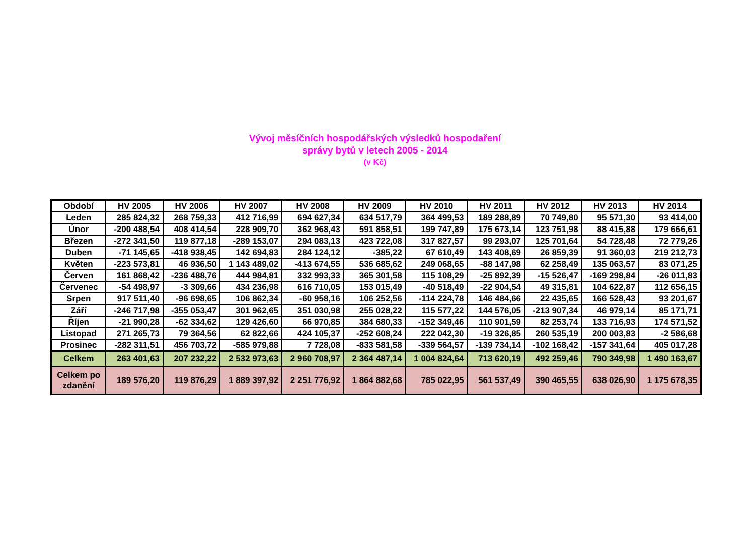Vývoj měsíčních hospodářských výsledků hospodaření
správy bytů v letech 2005 - 2014
(v Kč)
| Období | HV 2005 | HV 2006 | HV 2007 | HV 2008 | HV 2009 | HV 2010 | HV 2011 | HV 2012 | HV 2013 | HV 2014 |
| --- | --- | --- | --- | --- | --- | --- | --- | --- | --- | --- |
| Leden | 285 824,32 | 268 759,33 | 412 716,99 | 694 627,34 | 634 517,79 | 364 499,53 | 189 288,89 | 70 749,80 | 95 571,30 | 93 414,00 |
| Únor | -200 488,54 | 408 414,54 | 228 909,70 | 362 968,43 | 591 858,51 | 199 747,89 | 175 673,14 | 123 751,98 | 88 415,88 | 179 666,61 |
| Březen | -272 341,50 | 119 877,18 | -289 153,07 | 294 083,13 | 423 722,08 | 317 827,57 | 99 293,07 | 125 701,64 | 54 728,48 | 72 779,26 |
| Duben | -71 145,65 | -418 938,45 | 142 694,83 | 284 124,12 | -385,22 | 67 610,49 | 143 408,69 | 26 859,39 | 91 360,03 | 219 212,73 |
| Květen | -223 573,81 | 46 936,50 | 1 143 489,02 | -413 674,55 | 536 685,62 | 249 068,65 | -88 147,98 | 62 258,49 | 135 063,57 | 83 071,25 |
| Červen | 161 868,42 | -236 488,76 | 444 984,81 | 332 993,33 | 365 301,58 | 115 108,29 | -25 892,39 | -15 526,47 | -169 298,84 | -26 011,83 |
| Červenec | -54 498,97 | -3 309,66 | 434 236,98 | 616 710,05 | 153 015,49 | -40 518,49 | -22 904,54 | 49 315,81 | 104 622,87 | 112 656,15 |
| Srpen | 917 511,40 | -96 698,65 | 106 862,34 | -60 958,16 | 106 252,56 | -114 224,78 | 146 484,66 | 22 435,65 | 166 528,43 | 93 201,67 |
| Září | -246 717,98 | -355 053,47 | 301 962,65 | 351 030,98 | 255 028,22 | 115 577,22 | 144 576,05 | -213 907,34 | 46 979,14 | 85 171,71 |
| Říjen | -21 990,28 | -62 334,62 | 129 426,60 | 66 970,85 | 384 680,33 | -152 349,46 | 110 901,59 | 82 253,74 | 133 716,93 | 174 571,52 |
| Listopad | 271 265,73 | 79 364,56 | 62 822,66 | 424 105,37 | -252 608,24 | 222 042,30 | -19 326,85 | 260 535,19 | 200 003,83 | -2 586,68 |
| Prosinec | -282 311,51 | 456 703,72 | -585 979,88 | 7 728,08 | -833 581,58 | -339 564,57 | -139 734,14 | -102 168,42 | -157 341,64 | 405 017,28 |
| Celkem | 263 401,63 | 207 232,22 | 2 532 973,63 | 2 960 708,97 | 2 364 487,14 | 1 004 824,64 | 713 620,19 | 492 259,46 | 790 349,98 | 1 490 163,67 |
| Celkem po zdanění | 189 576,20 | 119 876,29 | 1 889 397,92 | 2 251 776,92 | 1 864 882,68 | 785 022,95 | 561 537,49 | 390 465,55 | 638 026,90 | 1 175 678,35 |